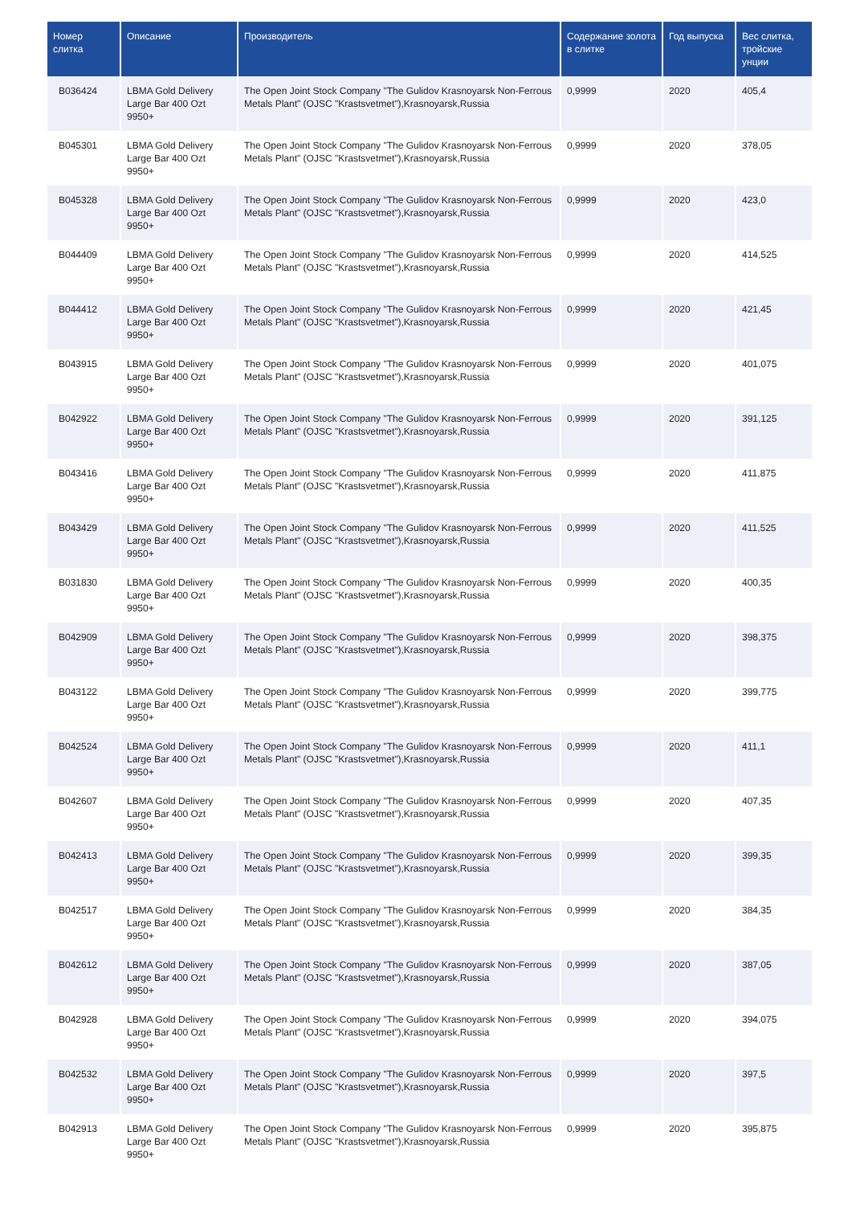| Номер слитка | Описание | Производитель | Содержание золота в слитке | Год выпуска | Вес слитка, тройские унции |
| --- | --- | --- | --- | --- | --- |
| B036424 | LBMA Gold Delivery Large Bar 400 Ozt 9950+ | The Open Joint Stock Company "The Gulidov Krasnoyarsk Non-Ferrous Metals Plant" (OJSC "Krastsvetmet"),Krasnoyarsk,Russia | 0,9999 | 2020 | 405,4 |
| B045301 | LBMA Gold Delivery Large Bar 400 Ozt 9950+ | The Open Joint Stock Company "The Gulidov Krasnoyarsk Non-Ferrous Metals Plant" (OJSC "Krastsvetmet"),Krasnoyarsk,Russia | 0,9999 | 2020 | 378,05 |
| B045328 | LBMA Gold Delivery Large Bar 400 Ozt 9950+ | The Open Joint Stock Company "The Gulidov Krasnoyarsk Non-Ferrous Metals Plant" (OJSC "Krastsvetmet"),Krasnoyarsk,Russia | 0,9999 | 2020 | 423,0 |
| B044409 | LBMA Gold Delivery Large Bar 400 Ozt 9950+ | The Open Joint Stock Company "The Gulidov Krasnoyarsk Non-Ferrous Metals Plant" (OJSC "Krastsvetmet"),Krasnoyarsk,Russia | 0,9999 | 2020 | 414,525 |
| B044412 | LBMA Gold Delivery Large Bar 400 Ozt 9950+ | The Open Joint Stock Company "The Gulidov Krasnoyarsk Non-Ferrous Metals Plant" (OJSC "Krastsvetmet"),Krasnoyarsk,Russia | 0,9999 | 2020 | 421,45 |
| B043915 | LBMA Gold Delivery Large Bar 400 Ozt 9950+ | The Open Joint Stock Company "The Gulidov Krasnoyarsk Non-Ferrous Metals Plant" (OJSC "Krastsvetmet"),Krasnoyarsk,Russia | 0,9999 | 2020 | 401,075 |
| B042922 | LBMA Gold Delivery Large Bar 400 Ozt 9950+ | The Open Joint Stock Company "The Gulidov Krasnoyarsk Non-Ferrous Metals Plant" (OJSC "Krastsvetmet"),Krasnoyarsk,Russia | 0,9999 | 2020 | 391,125 |
| B043416 | LBMA Gold Delivery Large Bar 400 Ozt 9950+ | The Open Joint Stock Company "The Gulidov Krasnoyarsk Non-Ferrous Metals Plant" (OJSC "Krastsvetmet"),Krasnoyarsk,Russia | 0,9999 | 2020 | 411,875 |
| B043429 | LBMA Gold Delivery Large Bar 400 Ozt 9950+ | The Open Joint Stock Company "The Gulidov Krasnoyarsk Non-Ferrous Metals Plant" (OJSC "Krastsvetmet"),Krasnoyarsk,Russia | 0,9999 | 2020 | 411,525 |
| B031830 | LBMA Gold Delivery Large Bar 400 Ozt 9950+ | The Open Joint Stock Company "The Gulidov Krasnoyarsk Non-Ferrous Metals Plant" (OJSC "Krastsvetmet"),Krasnoyarsk,Russia | 0,9999 | 2020 | 400,35 |
| B042909 | LBMA Gold Delivery Large Bar 400 Ozt 9950+ | The Open Joint Stock Company "The Gulidov Krasnoyarsk Non-Ferrous Metals Plant" (OJSC "Krastsvetmet"),Krasnoyarsk,Russia | 0,9999 | 2020 | 398,375 |
| B043122 | LBMA Gold Delivery Large Bar 400 Ozt 9950+ | The Open Joint Stock Company "The Gulidov Krasnoyarsk Non-Ferrous Metals Plant" (OJSC "Krastsvetmet"),Krasnoyarsk,Russia | 0,9999 | 2020 | 399,775 |
| B042524 | LBMA Gold Delivery Large Bar 400 Ozt 9950+ | The Open Joint Stock Company "The Gulidov Krasnoyarsk Non-Ferrous Metals Plant" (OJSC "Krastsvetmet"),Krasnoyarsk,Russia | 0,9999 | 2020 | 411,1 |
| B042607 | LBMA Gold Delivery Large Bar 400 Ozt 9950+ | The Open Joint Stock Company "The Gulidov Krasnoyarsk Non-Ferrous Metals Plant" (OJSC "Krastsvetmet"),Krasnoyarsk,Russia | 0,9999 | 2020 | 407,35 |
| B042413 | LBMA Gold Delivery Large Bar 400 Ozt 9950+ | The Open Joint Stock Company "The Gulidov Krasnoyarsk Non-Ferrous Metals Plant" (OJSC "Krastsvetmet"),Krasnoyarsk,Russia | 0,9999 | 2020 | 399,35 |
| B042517 | LBMA Gold Delivery Large Bar 400 Ozt 9950+ | The Open Joint Stock Company "The Gulidov Krasnoyarsk Non-Ferrous Metals Plant" (OJSC "Krastsvetmet"),Krasnoyarsk,Russia | 0,9999 | 2020 | 384,35 |
| B042612 | LBMA Gold Delivery Large Bar 400 Ozt 9950+ | The Open Joint Stock Company "The Gulidov Krasnoyarsk Non-Ferrous Metals Plant" (OJSC "Krastsvetmet"),Krasnoyarsk,Russia | 0,9999 | 2020 | 387,05 |
| B042928 | LBMA Gold Delivery Large Bar 400 Ozt 9950+ | The Open Joint Stock Company "The Gulidov Krasnoyarsk Non-Ferrous Metals Plant" (OJSC "Krastsvetmet"),Krasnoyarsk,Russia | 0,9999 | 2020 | 394,075 |
| B042532 | LBMA Gold Delivery Large Bar 400 Ozt 9950+ | The Open Joint Stock Company "The Gulidov Krasnoyarsk Non-Ferrous Metals Plant" (OJSC "Krastsvetmet"),Krasnoyarsk,Russia | 0,9999 | 2020 | 397,5 |
| B042913 | LBMA Gold Delivery Large Bar 400 Ozt 9950+ | The Open Joint Stock Company "The Gulidov Krasnoyarsk Non-Ferrous Metals Plant" (OJSC "Krastsvetmet"),Krasnoyarsk,Russia | 0,9999 | 2020 | 395,875 |